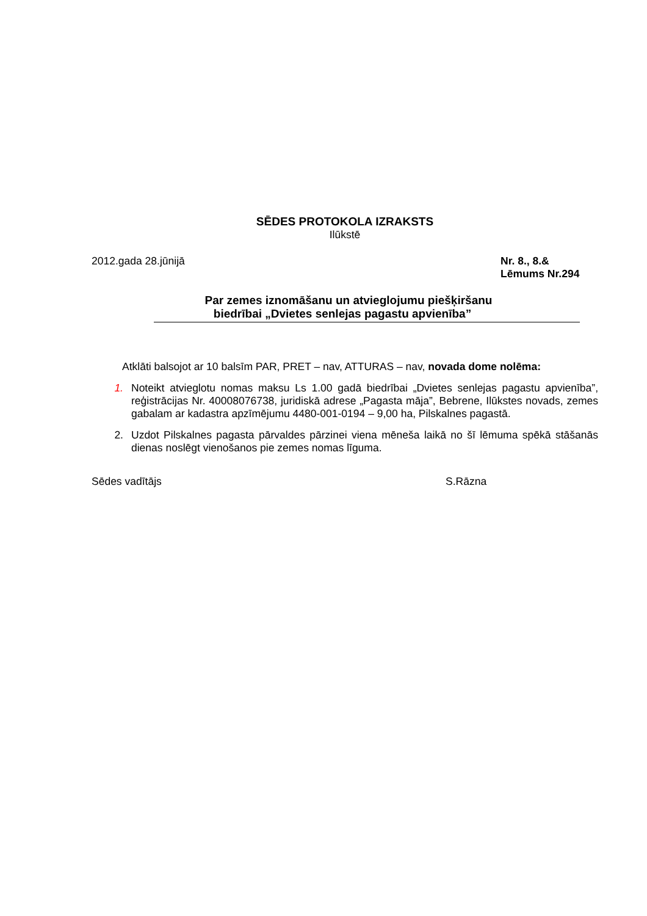SĒDES PROTOKOLA IZRAKSTS
Ilūkstē
2012.gada 28.jūnijā Nr. 8., 8.&
Lēmums Nr.294
Par zemes iznomāšanu un atvieglojumu piešķiršanu
biedrībai „Dvietes senlejas pagastu apvienība”
Atklāti balsojot ar 10 balsīm PAR, PRET – nav, ATTURAS – nav, novada dome nolēma:
1. Noteikt atvieglotu nomas maksu Ls 1.00 gadā biedrībai „Dvietes senlejas pagastu apvienība”, reģistrācijas Nr. 40008076738, juridiskā adrese „Pagasta māja”, Bebrene, Ilūkstes novads, zemes gabalam ar kadastra apzīmējumu 4480-001-0194 – 9,00 ha, Pilskalnes pagastā.
2. Uzdot Pilskalnes pagasta pārvaldes pārzinei viena mēneša laikā no šī lēmuma spēkā stāšanās dienas noslēgt vienošanos pie zemes nomas līguma.
Sēdes vadītājs S.Rāzna